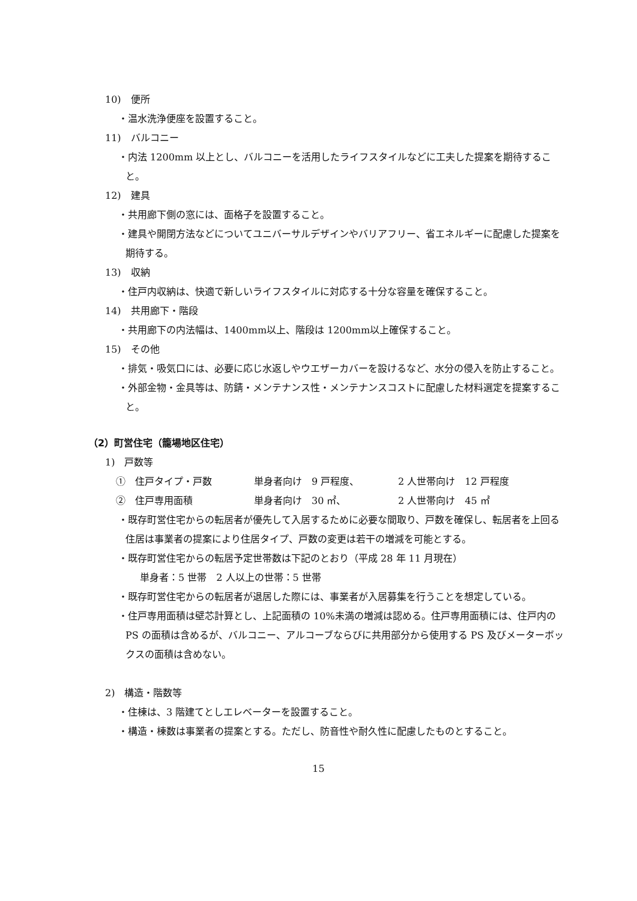10)　便所
・温水洗浄便座を設置すること。
11)　バルコニー
・内法 1200mm 以上とし、バルコニーを活用したライフスタイルなどに工夫した提案を期待すること。
12)　建具
・共用廊下側の窓には、面格子を設置すること。
・建具や開閉方法などについてユニバーサルデザインやバリアフリー、省エネルギーに配慮した提案を期待する。
13)　収納
・住戸内収納は、快適で新しいライフスタイルに対応する十分な容量を確保すること。
14)　共用廊下・階段
・共用廊下の内法幅は、1400mm以上、階段は 1200mm以上確保すること。
15)　その他
・排気・吸気口には、必要に応じ水返しやウエザーカバーを設けるなど、水分の侵入を防止すること。
・外部金物・金具等は、防錆・メンテナンス性・メンテナンスコストに配慮した材料選定を提案すること。
（2）町営住宅（籠場地区住宅）
1)　戸数等
①　住戸タイプ・戸数 単身者向け　9 戸程度、 2 人世帯向け　12 戸程度
②　住戸専用面積 単身者向け　30 ㎡、 2 人世帯向け　45 ㎡
・既存町営住宅からの転居者が優先して入居するために必要な間取り、戸数を確保し、転居者を上回る住居は事業者の提案により住居タイプ、戸数の変更は若干の増減を可能とする。
・既存町営住宅からの転居予定世帯数は下記のとおり（平成 28 年 11 月現在）
単身者：5 世帯　2 人以上の世帯：5 世帯
・既存町営住宅からの転居者が退居した際には、事業者が入居募集を行うことを想定している。
・住戸専用面積は壁芯計算とし、上記面積の 10%未満の増減は認める。住戸専用面積には、住戸内の PS の面積は含めるが、バルコニー、アルコーブならびに共用部分から使用する PS 及びメーターボックスの面積は含めない。
2)　構造・階数等
・住棟は、3 階建てとしエレベーターを設置すること。
・構造・棟数は事業者の提案とする。ただし、防音性や耐久性に配慮したものとすること。
15